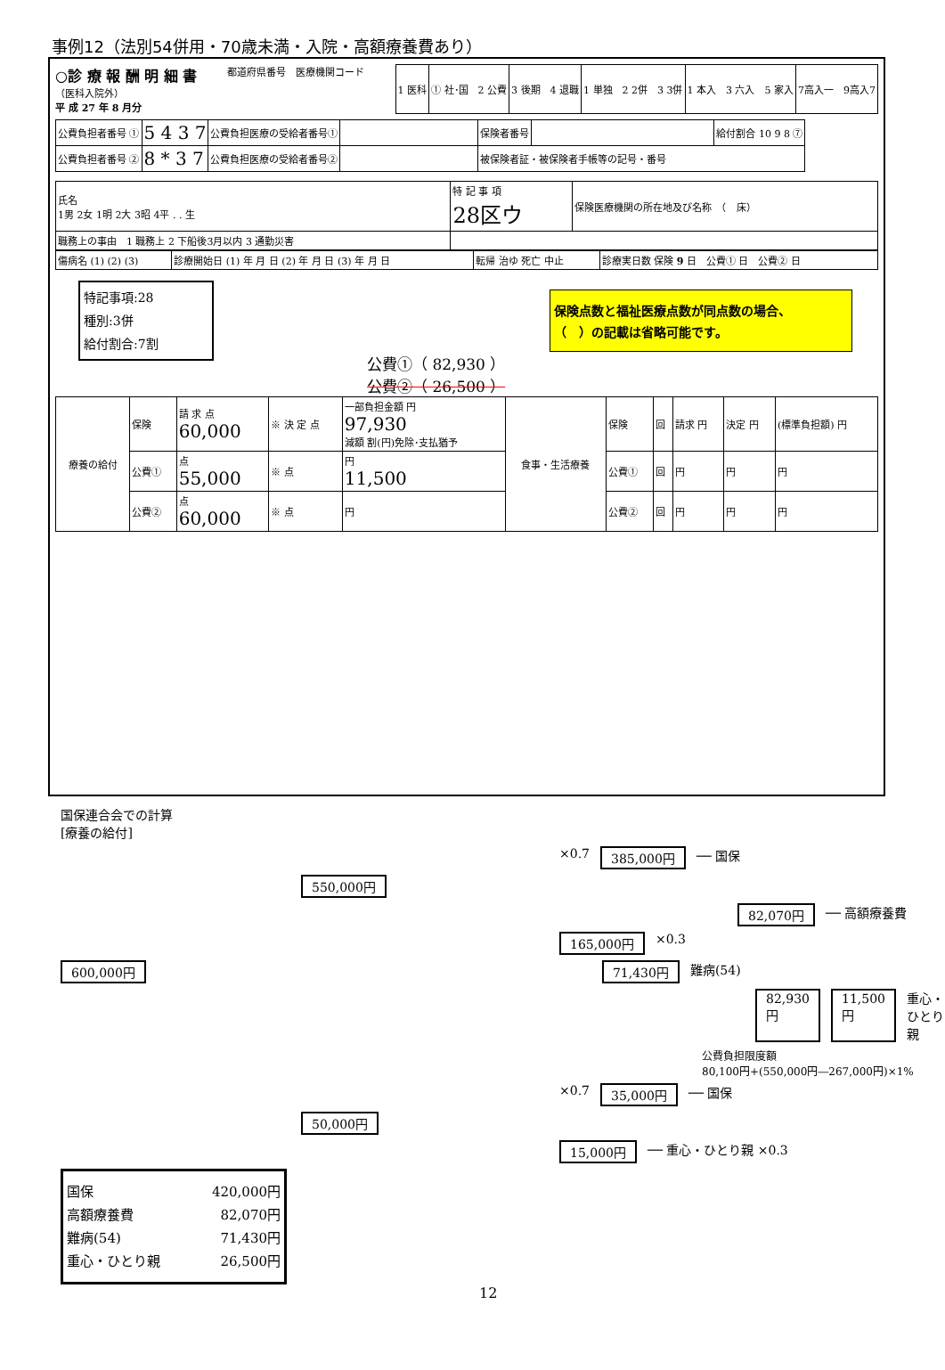事例12（法別54併用・70歳未満・入院・高額療養費あり）
○診 療 報 酬 明 細 書
（医科入院外）
平 成 27 年 8 月分
都道府県番号　医療機関コード
| 1 医科 | ① 社･国 2 公費 | 3 後期 4 退職 | 1 単独 2 2併 3 3併 | 1 本入 3 六入 5 家入 | 7高入一 9高入7 |
| 公費負担者番号 ① | 5 4 3 7 | 公費負担医療の受給者番号① | | 保険者番号 | | 給付割合 10 9 8 ⑦ |
| 公費負担者番号 ② | 8 * 3 7 | 公費負担医療の受給者番号② | | 被保険者証・被保険者手帳等の記号・番号 | | |
| 氏名 1男 2女 1明 2大 3昭 4平 . . 生 | 特 記 事 項 28区ウ | 保険医療機関の所在地及び名称 （ 床） |
| 職務上の事由 1 職務上 2 下船後3月以内 3 通勤災害 | | |
| 傷病名 (1) (2) (3) | 診療開始日 (1) 年 月 日 (2) 年 月 日 (3) 年 月 日 | 転帰 治ゆ 死亡 中止 | 診療実日数 保険 9 日 公費① 日 公費② 日 |
特記事項:28
種別:3併
給付割合:7割
保険点数と福祉医療点数が同点数の場合、
（　）の記載は省略可能です。
公費①（ 82,930 ）
公費②（ 26,500 ）
| 療養の給付 | 保険 | 請 求 点 60,000 | ※ 決 定 点 | 一部負担金額 円 97,930 減額 割(円)免除･支払猶予 | 食事・生活療養 | 保険 | 回 | 請求 円 | 決定 円 | (標準負担額) 円 |
| | 公費① | 点 55,000 | ※ 点 | 円 11,500 | | 公費① | 回 | 円 | 円 | 円 |
| | 公費② | 点 60,000 | ※ 点 | 円 | | 公費② | 回 | 円 | 円 | 円 |
国保連合会での計算
[療養の給付]
×0.7 385,000円 ── 国保
550,000円
82,070円 ── 高額療養費
165,000円 ×0.3
600,000円 71,430円 難病(54)
82,930円 11,500円 重心・ひとり親
公費負担限度額
80,100円+(550,000円―267,000円)×1%
×0.7 35,000円 ── 国保
50,000円
15,000円 ── 重心・ひとり親 ×0.3
国保 420,000円
高額療養費 82,070円
難病(54) 71,430円
重心・ひとり親 26,500円
12